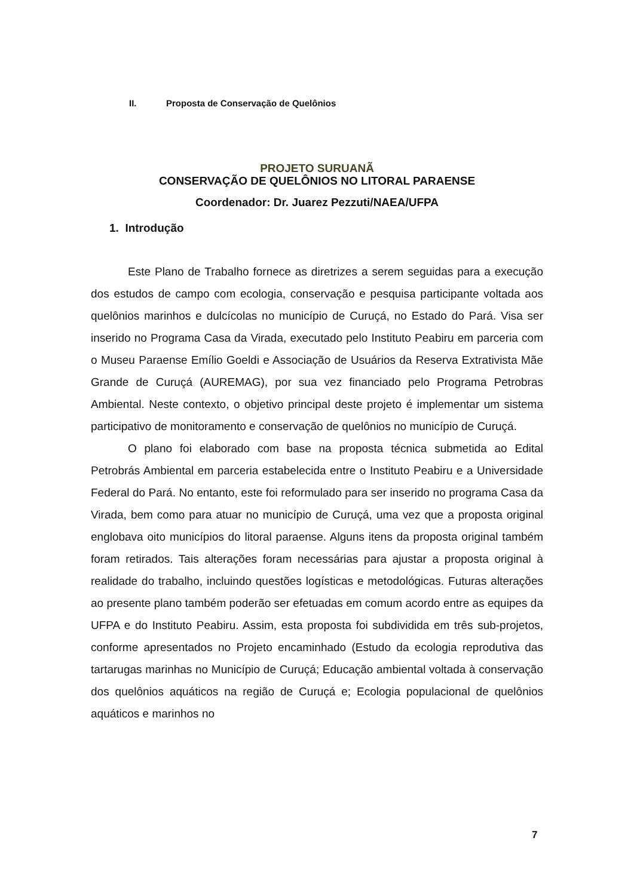II. Proposta de Conservação de Quelônios
PROJETO SURUANÃ
CONSERVAÇÃO DE QUELÔNIOS NO LITORAL PARAENSE
Coordenador: Dr. Juarez Pezzuti/NAEA/UFPA
1. Introdução
Este Plano de Trabalho fornece as diretrizes a serem seguidas para a execução dos estudos de campo com ecologia, conservação e pesquisa participante voltada aos quelônios marinhos e dulcícolas no município de Curuçá, no Estado do Pará. Visa ser inserido no Programa Casa da Virada, executado pelo Instituto Peabiru em parceria com o Museu Paraense Emílio Goeldi e Associação de Usuários da Reserva Extrativista Mãe Grande de Curuçá (AUREMAG), por sua vez financiado pelo Programa Petrobras Ambiental. Neste contexto, o objetivo principal deste projeto é implementar um sistema participativo de monitoramento e conservação de quelônios no município de Curuçá.
O plano foi elaborado com base na proposta técnica submetida ao Edital Petrobrás Ambiental em parceria estabelecida entre o Instituto Peabiru e a Universidade Federal do Pará. No entanto, este foi reformulado para ser inserido no programa Casa da Virada, bem como para atuar no município de Curuçá, uma vez que a proposta original englobava oito municípios do litoral paraense. Alguns itens da proposta original também foram retirados. Tais alterações foram necessárias para ajustar a proposta original à realidade do trabalho, incluindo questões logísticas e metodológicas. Futuras alterações ao presente plano também poderão ser efetuadas em comum acordo entre as equipes da UFPA e do Instituto Peabiru. Assim, esta proposta foi subdividida em três sub-projetos, conforme apresentados no Projeto encaminhado (Estudo da ecologia reprodutiva das tartarugas marinhas no Município de Curuçá; Educação ambiental voltada à conservação dos quelônios aquáticos na região de Curuçá e; Ecologia populacional de quelônios aquáticos e marinhos no
7